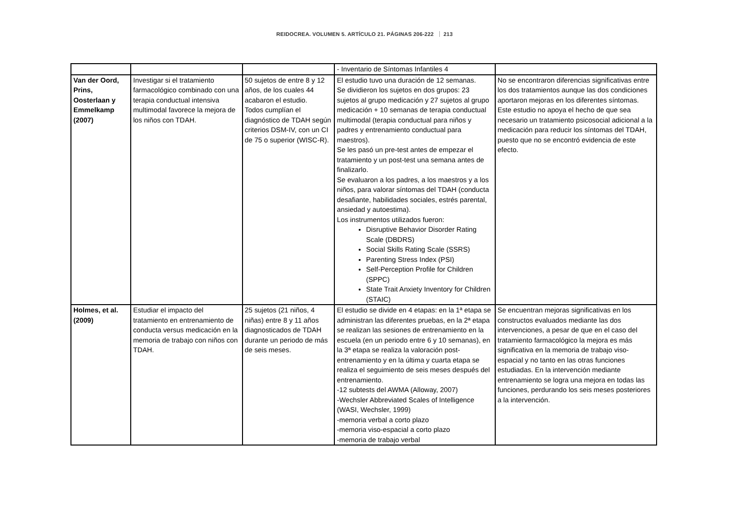REIDOCREA. VOLUMEN 5. ARTÍCULO 21. PÁGINAS 206-222 213
| | | | - Inventario de Síntomas Infantiles 4 | |
| Van der Oord, Prins, Oosterlaan y Emmelkamp (2007) | Investigar si el tratamiento farmacológico combinado con una terapia conductual intensiva multimodal favorece la mejora de los niños con TDAH. | 50 sujetos de entre 8 y 12 años, de los cuales 44 acabaron el estudio. Todos cumplían el diagnóstico de TDAH según criterios DSM-IV, con un CI de 75 o superior (WISC-R). | El estudio tuvo una duración de 12 semanas. Se dividieron los sujetos en dos grupos: 23 sujetos al grupo medicación y 27 sujetos al grupo medicación + 10 semanas de terapia conductual multimodal (terapia conductual para niños y padres y entrenamiento conductual para maestros). Se les pasó un pre-test antes de empezar el tratamiento y un post-test una semana antes de finalizarlo. Se evaluaron a los padres, a los maestros y a los niños, para valorar síntomas del TDAH (conducta desafiante, habilidades sociales, estrés parental, ansiedad y autoestima). Los instrumentos utilizados fueron: Disruptive Behavior Disorder Rating Scale (DBDRS) Social Skills Rating Scale (SSRS) Parenting Stress Index (PSI) Self-Perception Profile for Children (SPPC) State Trait Anxiety Inventory for Children (STAIC) | No se encontraron diferencias significativas entre los dos tratamientos aunque las dos condiciones aportaron mejoras en los diferentes síntomas. Este estudio no apoya el hecho de que sea necesario un tratamiento psicosocial adicional a la medicación para reducir los síntomas del TDAH, puesto que no se encontró evidencia de este efecto. |
| Holmes, et al. (2009) | Estudiar el impacto del tratamiento en entrenamiento de conducta versus medicación en la memoria de trabajo con niños con TDAH. | 25 sujetos (21 niños, 4 niñas) entre 8 y 11 años diagnosticados de TDAH durante un periodo de más de seis meses. | El estudio se divide en 4 etapas: en la 1ª etapa se administran las diferentes pruebas, en la 2ª etapa se realizan las sesiones de entrenamiento en la escuela (en un periodo entre 6 y 10 semanas), en la 3ª etapa se realiza la valoración post-entrenamiento y en la última y cuarta etapa se realiza el seguimiento de seis meses después del entrenamiento. -12 subtests del AWMA (Alloway, 2007) -Wechsler Abbreviated Scales of Intelligence (WASI, Wechsler, 1999) -memoria verbal a corto plazo -memoria viso-espacial a corto plazo -memoria de trabajo verbal | Se encuentran mejoras significativas en los constructos evaluados mediante las dos intervenciones, a pesar de que en el caso del tratamiento farmacológico la mejora es más significativa en la memoria de trabajo viso-espacial y no tanto en las otras funciones estudiadas. En la intervención mediante entrenamiento se logra una mejora en todas las funciones, perdurando los seis meses posteriores a la intervención. |